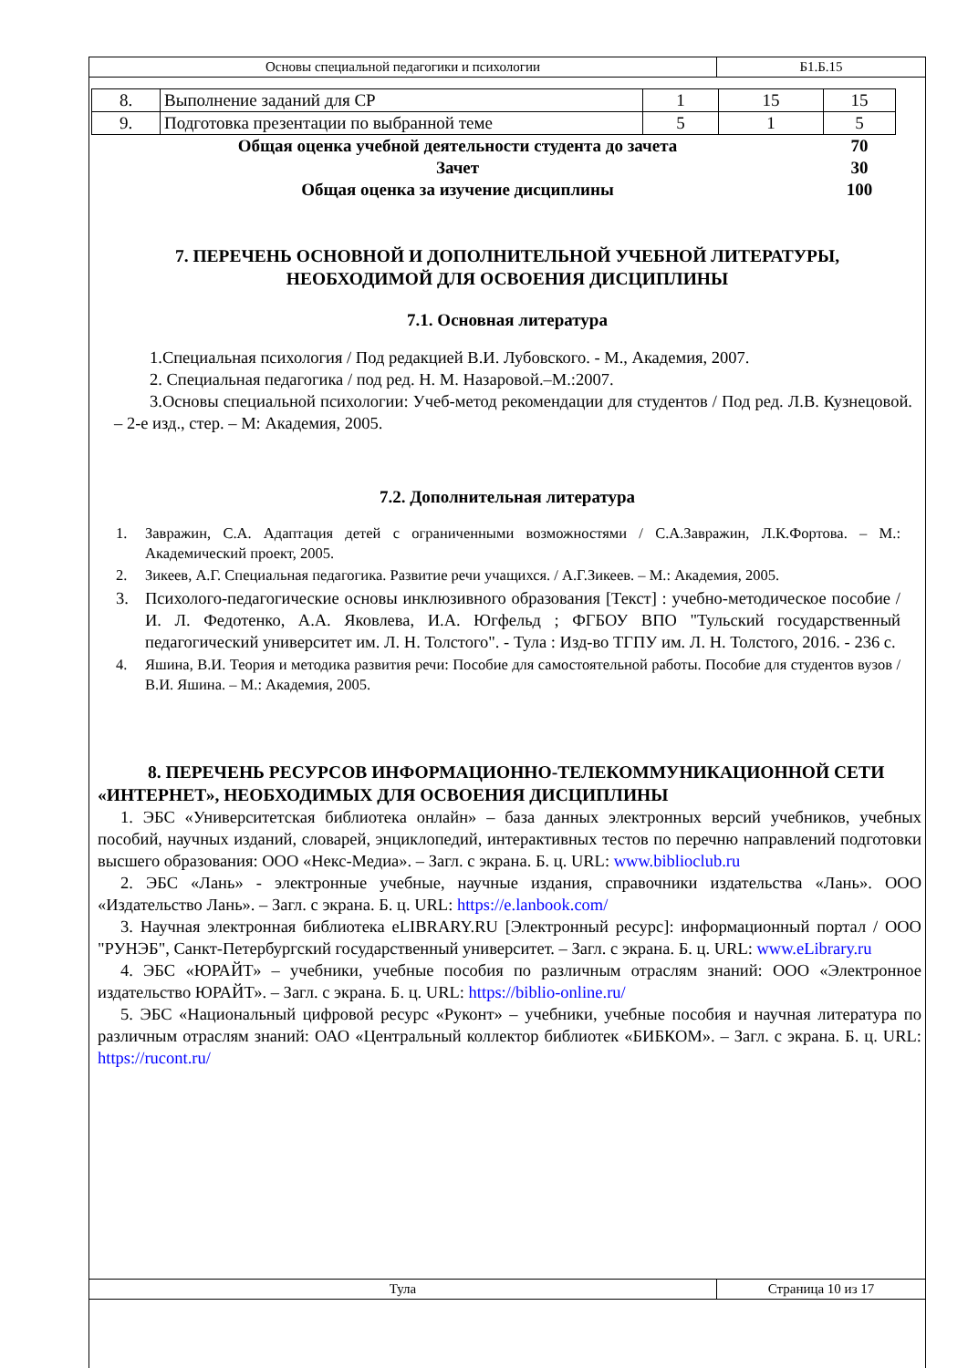| Основы специальной педагогики и психологии | Б1.Б.15 |
| 8. | Выполнение заданий для СР | 1 | 15 | 15 |
| 9. | Подготовка презентации по выбранной теме | 5 | 1 | 5 |
| Общая оценка учебной деятельности студента до зачета | | | | 70 |
| Зачет | | | | 30 |
| Общая оценка за изучение дисциплины | | | | 100 |
7. ПЕРЕЧЕНЬ ОСНОВНОЙ И ДОПОЛНИТЕЛЬНОЙ УЧЕБНОЙ ЛИТЕРАТУРЫ, НЕОБХОДИМОЙ ДЛЯ ОСВОЕНИЯ ДИСЦИПЛИНЫ
7.1. Основная литература
1.Специальная психология / Под редакцией В.И. Лубовского. - М., Академия, 2007.
2. Специальная педагогика / под ред. Н. М. Назаровой.–М.:2007.
3.Основы специальной психологии: Учеб-метод рекомендации для студентов / Под ред. Л.В. Кузнецовой. – 2-е изд., стер. – М: Академия, 2005.
7.2. Дополнительная литература
1. Завражин, С.А. Адаптация детей с ограниченными возможностями / С.А.Завражин, Л.К.Фортова. – М.: Академический проект, 2005.
2. Зикеев, А.Г. Специальная педагогика. Развитие речи учащихся. / А.Г.Зикеев. – М.: Академия, 2005.
3. Психолого-педагогические основы инклюзивного образования [Текст] : учебно-методическое пособие / И. Л. Федотенко, А.А. Яковлева, И.А. Югфельд ; ФГБОУ ВПО "Тульский государственный педагогический университет им. Л. Н. Толстого". - Тула : Изд-во ТГПУ им. Л. Н. Толстого, 2016. - 236 с.
4. Яшина, В.И. Теория и методика развития речи: Пособие для самостоятельной работы. Пособие для студентов вузов /В.И. Яшина. – М.: Академия, 2005.
8. ПЕРЕЧЕНЬ РЕСУРСОВ ИНФОРМАЦИОННО-ТЕЛЕКОММУНИКАЦИОННОЙ СЕТИ «ИНТЕРНЕТ», НЕОБХОДИМЫХ ДЛЯ ОСВОЕНИЯ ДИСЦИПЛИНЫ
1. ЭБС «Университетская библиотека онлайн» – база данных электронных версий учебников, учебных пособий, научных изданий, словарей, энциклопедий, интерактивных тестов по перечню направлений подготовки высшего образования: ООО «Некс-Медиа». – Загл. с экрана. Б. ц. URL: www.biblioclub.ru
2. ЭБС «Лань» - электронные учебные, научные издания, справочники издательства «Лань». ООО «Издательство Лань». – Загл. с экрана. Б. ц. URL: https://e.lanbook.com/
3. Научная электронная библиотека eLIBRARY.RU [Электронный ресурс]: информационный портал / ООО "РУНЭБ", Санкт-Петербургский государственный университет. – Загл. с экрана. Б. ц. URL: www.eLibrary.ru
4. ЭБС «ЮРАЙТ» – учебники, учебные пособия по различным отраслям знаний: ООО «Электронное издательство ЮРАЙТ». – Загл. с экрана. Б. ц. URL: https://biblio-online.ru/
5. ЭБС «Национальный цифровой ресурс «Руконт» – учебники, учебные пособия и научная литература по различным отраслям знаний: ОАО «Центральный коллектор библиотек «БИБКОМ». – Загл. с экрана. Б. ц. URL: https://rucont.ru/
| Тула | Страница 10 из 17 |